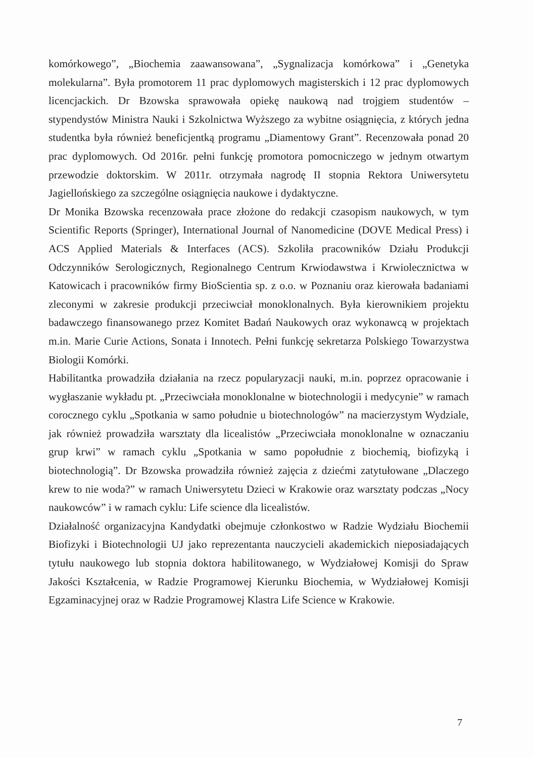komórkowego”, „Biochemia zaawansowana”, „Sygnalizacja komórkowa” i „Genetyka molekularna”. Była promotorem 11 prac dyplomowych magisterskich i 12 prac dyplomowych licencjackich. Dr Bzowska sprawowała opiekę naukową nad trojgiem studentów – stypendystów Ministra Nauki i Szkolnictwa Wyższego za wybitne osiągnięcia, z których jedna studentka była również beneficjentką programu „Diamentowy Grant”. Recenzowała ponad 20 prac dyplomowych. Od 2016r. pełni funkcję promotora pomocniczego w jednym otwartym przewodzie doktorskim. W 2011r. otrzymała nagrodę II stopnia Rektora Uniwersytetu Jagiellońskiego za szczególne osiągnięcia naukowe i dydaktyczne.
Dr Monika Bzowska recenzowała prace złożone do redakcji czasopism naukowych, w tym Scientific Reports (Springer), International Journal of Nanomedicine (DOVE Medical Press) i ACS Applied Materials & Interfaces (ACS). Szkoliła pracowników Działu Produkcji Odczynników Serologicznych, Regionalnego Centrum Krwiodawstwa i Krwiolecznictwa w Katowicach i pracowników firmy BioScientia sp. z o.o. w Poznaniu oraz kierowała badaniami zleconymi w zakresie produkcji przeciwciał monoklonalnych. Była kierownikiem projektu badawczego finansowanego przez Komitet Badań Naukowych oraz wykonawcą w projektach m.in. Marie Curie Actions, Sonata i Innotech. Pełni funkcję sekretarza Polskiego Towarzystwa Biologii Komórki.
Habilitantka prowadziła działania na rzecz popularyzacji nauki, m.in. poprzez opracowanie i wygłaszanie wykładu pt. „Przeciwciała monoklonalne w biotechnologii i medycynie” w ramach corocznego cyklu „Spotkania w samo południe u biotechnologów” na macierzystym Wydziale, jak również prowadziła warsztaty dla licealistów „Przeciwciała monoklonalne w oznaczaniu grup krwi” w ramach cyklu „Spotkania w samo popołudnie z biochemią, biofizyką i biotechnologią”. Dr Bzowska prowadziła również zajęcia z dziećmi zatytułowane „Dlaczego krew to nie woda?” w ramach Uniwersytetu Dzieci w Krakowie oraz warsztaty podczas „Nocy naukowców” i w ramach cyklu: Life science dla licealistów.
Działalność organizacyjna Kandydatki obejmuje członkostwo w Radzie Wydziału Biochemii Biofizyki i Biotechnologii UJ jako reprezentanta nauczycieli akademickich nieposiadających tytułu naukowego lub stopnia doktora habilitowanego, w Wydziałowej Komisji do Spraw Jakości Kształcenia, w Radzie Programowej Kierunku Biochemia, w Wydziałowej Komisji Egzaminacyjnej oraz w Radzie Programowej Klastra Life Science w Krakowie.
7